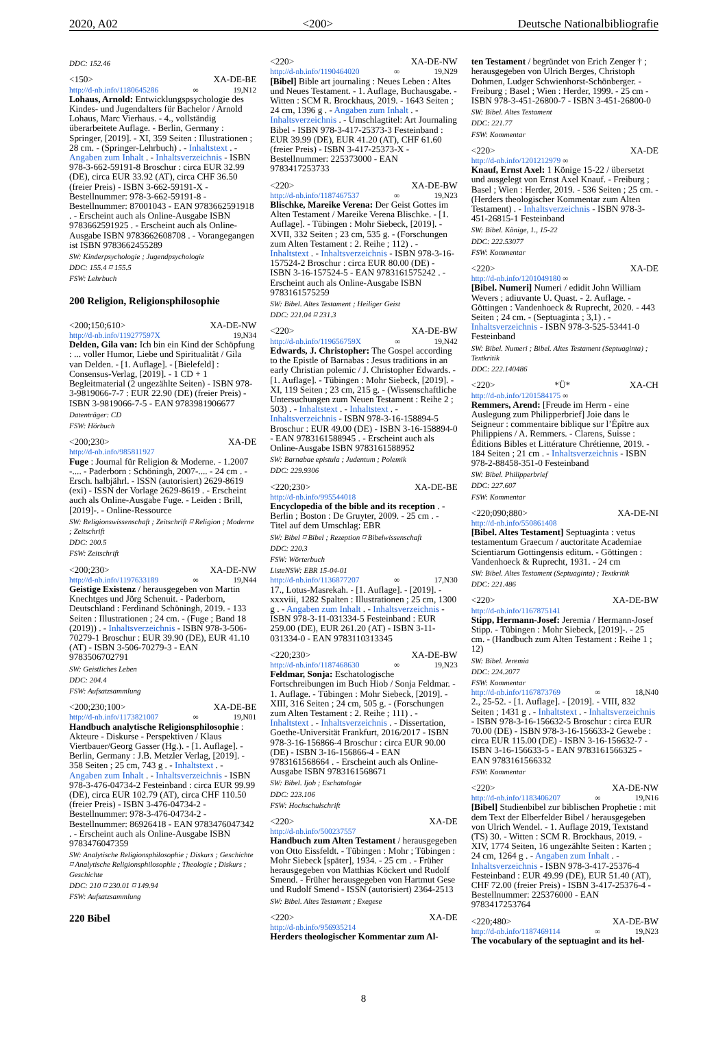2020, A02 <200> Deutsche Nationalbibliografie
DDC: 152.46
<150> XA-DE-BE
http://d-nb.info/1180645286 ∞ 19,N12
Lohaus, Arnold: Entwicklungspsychologie des Kindes- und Jugendalters für Bachelor / Arnold Lohaus, Marc Vierhaus. - 4., vollständig überarbeitete Auflage. - Berlin, Germany : Springer, [2019]. - XI, 359 Seiten : Illustrationen ; 28 cm. - (Springer-Lehrbuch) . - Inhaltstext . - Angaben zum Inhalt . - Inhaltsverzeichnis - ISBN 978-3-662-59191-8 Broschur : circa EUR 32.99 (DE), circa EUR 33.92 (AT), circa CHF 36.50 (freier Preis) - ISBN 3-662-59191-X - Bestellnummer: 978-3-662-59191-8 - Bestellnummer: 87001043 - EAN 9783662591918 . - Erscheint auch als Online-Ausgabe ISBN 9783662591925 . - Erscheint auch als Online-Ausgabe ISBN 9783662608708 . - Vorangegangen ist ISBN 9783662455289
SW: Kinderpsychologie ; Jugendpsychologie
DDC: 155.4 ⌑ 155.5
FSW: Lehrbuch
200 Religion, Religionsphilosophie
<200;150;610> XA-DE-NW
http://d-nb.info/119277597X 19,N34
Delden, Gila van: Ich bin ein Kind der Schöpfung : ... voller Humor, Liebe und Spiritualität / Gila van Delden. - [1. Auflage]. - [Bielefeld] : Consensus-Verlag, [2019]. - 1 CD + 1 Begleitmaterial (2 ungezählte Seiten) - ISBN 978-3-9819066-7-7 : EUR 22.90 (DE) (freier Preis) - ISBN 3-9819066-7-5 - EAN 9783981906677
Datenträger: CD
FSW: Hörbuch
<200;230> XA-DE
http://d-nb.info/985811927
Fuge : Journal für Religion & Moderne. - 1.2007 -.... - Paderborn : Schöningh, 2007-.... - 24 cm . - Ersch. halbjährl. - ISSN (autorisiert) 2629-8619 (exi) - ISSN der Vorlage 2629-8619 . - Erscheint auch als Online-Ausgabe Fuge. - Leiden : Brill, [2019]-. - Online-Ressource
SW: Religionswissenschaft ; Zeitschrift ⌑ Religion ; Moderne ; Zeitschrift
DDC: 200.5
FSW: Zeitschrift
<200;230> XA-DE-NW
http://d-nb.info/1197633189 ∞ 19,N44
Geistige Existenz / herausgegeben von Martin Knechtges und Jörg Schenuit. - Paderborn, Deutschland : Ferdinand Schöningh, 2019. - 133 Seiten : Illustrationen ; 24 cm. - (Fuge ; Band 18 (2019)) . - Inhaltsverzeichnis - ISBN 978-3-506-70279-1 Broschur : EUR 39.90 (DE), EUR 41.10 (AT) - ISBN 3-506-70279-3 - EAN 9783506702791
SW: Geistliches Leben
DDC: 204.4
FSW: Aufsatzsammlung
<200;230;100> XA-DE-BE
http://d-nb.info/1173821007 ∞ 19,N01
Handbuch analytische Religionsphilosophie : Akteure - Diskurse - Perspektiven / Klaus Viertbauer/Georg Gasser (Hg.). - [1. Auflage]. - Berlin, Germany : J.B. Metzler Verlag, [2019]. - 358 Seiten ; 25 cm, 743 g . - Inhaltstext . - Angaben zum Inhalt . - Inhaltsverzeichnis - ISBN 978-3-476-04734-2 Festeinband : circa EUR 99.99 (DE), circa EUR 102.79 (AT), circa CHF 110.50 (freier Preis) - ISBN 3-476-04734-2 - Bestellnummer: 978-3-476-04734-2 - Bestellnummer: 86926418 - EAN 9783476047342 . - Erscheint auch als Online-Ausgabe ISBN 9783476047359
SW: Analytische Religionsphilosophie ; Diskurs ; Geschichte ⌑ Analytische Religionsphilosophie ; Theologie ; Diskurs ; Geschichte
DDC: 210 ⌑ 230.01 ⌑ 149.94
FSW: Aufsatzsammlung
220 Bibel
<220> XA-DE-NW
http://d-nb.info/1190464020 ∞ 19,N29
[Bibel] Bible art journaling : Neues Leben : Altes und Neues Testament. - 1. Auflage, Buchausgabe. - Witten : SCM R. Brockhaus, 2019. - 1643 Seiten ; 24 cm, 1396 g . - Angaben zum Inhalt . - Inhaltsverzeichnis . - Umschlagtitel: Art Journaling Bibel - ISBN 978-3-417-25373-3 Festeinband : EUR 39.99 (DE), EUR 41.20 (AT), CHF 61.60 (freier Preis) - ISBN 3-417-25373-X - Bestellnummer: 225373000 - EAN 9783417253733
<220> XA-DE-BW
http://d-nb.info/1187467537 ∞ 19,N23
Blischke, Mareike Verena: Der Geist Gottes im Alten Testament / Mareike Verena Blischke. - [1. Auflage]. - Tübingen : Mohr Siebeck, [2019]. - XVII, 332 Seiten ; 23 cm, 535 g. - (Forschungen zum Alten Testament : 2. Reihe ; 112) . - Inhaltstext . - Inhaltsverzeichnis - ISBN 978-3-16-157524-2 Broschur : circa EUR 80.00 (DE) - ISBN 3-16-157524-5 - EAN 9783161575242 . - Erscheint auch als Online-Ausgabe ISBN 9783161575259
SW: Bibel. Altes Testament ; Heiliger Geist
DDC: 221.04 ⌑ 231.3
<220> XA-DE-BW
http://d-nb.info/119656759X ∞ 19,N42
Edwards, J. Christopher: The Gospel according to the Epistle of Barnabas : Jesus traditions in an early Christian polemic / J. Christopher Edwards. - [1. Auflage]. - Tübingen : Mohr Siebeck, [2019]. - XI, 119 Seiten ; 23 cm, 215 g. - (Wissenschaftliche Untersuchungen zum Neuen Testament : Reihe 2 ; 503) . - Inhaltstext . - Inhaltstext . - Inhaltsverzeichnis - ISBN 978-3-16-158894-5 Broschur : EUR 49.00 (DE) - ISBN 3-16-158894-0 - EAN 9783161588945 . - Erscheint auch als Online-Ausgabe ISBN 9783161588952
SW: Barnabae epistula ; Judentum ; Polemik
DDC: 229.9306
<220;230> XA-DE-BE
http://d-nb.info/995544018
Encyclopedia of the bible and its reception . - Berlin ; Boston : De Gruyter, 2009. - 25 cm . - Titel auf dem Umschlag: EBR
SW: Bibel ⌑ Bibel ; Rezeption ⌑ Bibelwissenschaft
DDC: 220.3
FSW: Wörterbuch
ListeNSW: EBR 15-04-01
http://d-nb.info/1136877207 ∞ 17,N30
17., Lotus-Masrekah. - [1. Auflage]. - [2019]. - xxxviii, 1282 Spalten : Illustrationen ; 25 cm, 1300 g . - Angaben zum Inhalt . - Inhaltsverzeichnis - ISBN 978-3-11-031334-5 Festeinband : EUR 259.00 (DE), EUR 261.20 (AT) - ISBN 3-11-031334-0 - EAN 9783110313345
<220;230> XA-DE-BW
http://d-nb.info/1187468630 ∞ 19,N23
Feldmar, Sonja: Eschatologische Fortschreibungen im Buch Hiob / Sonja Feldmar. - 1. Auflage. - Tübingen : Mohr Siebeck, [2019]. - XIII, 316 Seiten ; 24 cm, 505 g. - (Forschungen zum Alten Testament : 2. Reihe ; 111) . - Inhaltstext . - Inhaltsverzeichnis . - Dissertation, Goethe-Universität Frankfurt, 2016/2017 - ISBN 978-3-16-156866-4 Broschur : circa EUR 90.00 (DE) - ISBN 3-16-156866-4 - EAN 9783161568664 . - Erscheint auch als Online-Ausgabe ISBN 9783161568671
SW: Bibel. Ijob ; Eschatologie
DDC: 223.106
FSW: Hochschulschrift
<220> XA-DE
http://d-nb.info/500237557
Handbuch zum Alten Testament / herausgegeben von Otto Eissfeldt. - Tübingen : Mohr ; Tübingen : Mohr Siebeck [später], 1934. - 25 cm . - Früher herausgegeben von Matthias Köckert und Rudolf Smend. - Früher herausgegeben von Hartmut Gese und Rudolf Smend - ISSN (autorisiert) 2364-2513
SW: Bibel. Altes Testament ; Exegese
<220> XA-DE
http://d-nb.info/956935214
Herders theologischer Kommentar zum Al-
ten Testament / begründet von Erich Zenger † ; herausgegeben von Ulrich Berges, Christoph Dohmen, Ludger Schwienhorst-Schönberger. - Freiburg ; Basel ; Wien : Herder, 1999. - 25 cm - ISBN 978-3-451-26800-7 - ISBN 3-451-26800-0
SW: Bibel. Altes Testament
DDC: 221.77
FSW: Kommentar
<220> XA-DE
http://d-nb.info/1201212979 ∞
Knauf, Ernst Axel: 1 Könige 15-22 / übersetzt und ausgelegt von Ernst Axel Knauf. - Freiburg ; Basel ; Wien : Herder, 2019. - 536 Seiten ; 25 cm. - (Herders theologischer Kommentar zum Alten Testament) . - Inhaltsverzeichnis - ISBN 978-3-451-26815-1 Festeinband
SW: Bibel. Könige, 1., 15-22
DDC: 222.53077
FSW: Kommentar
<220> XA-DE
http://d-nb.info/1201049180 ∞
[Bibel. Numeri] Numeri / edidit John William Wevers ; adiuvante U. Quast. - 2. Auflage. - Göttingen : Vandenhoeck & Ruprecht, 2020. - 443 Seiten ; 24 cm. - (Septuaginta ; 3,1) . - Inhaltsverzeichnis - ISBN 978-3-525-53441-0 Festeinband
SW: Bibel. Numeri ; Bibel. Altes Testament (Septuaginta) ; Textkritik
DDC: 222.140486
<220> *Ü* XA-CH
http://d-nb.info/1201584175 ∞
Remmers, Arend: [Freude im Herrn - eine Auslegung zum Philipperbrief] Joie dans le Seigneur : commentaire biblique sur l’Épître aux Philippiens / A. Remmers. - Clarens, Suisse : Éditions Bibles et Littérature Chrétienne, 2019. - 184 Seiten ; 21 cm . - Inhaltsverzeichnis - ISBN 978-2-88458-351-0 Festeinband
SW: Bibel. Philipperbrief
DDC: 227.607
FSW: Kommentar
<220;090;880> XA-DE-NI
http://d-nb.info/550861408
[Bibel. Altes Testament] Septuaginta : vetus testamentum Graecum / auctoritate Academiae Scientiarum Gottingensis editum. - Göttingen : Vandenhoeck & Ruprecht, 1931. - 24 cm
SW: Bibel. Altes Testament (Septuaginta) ; Textkritik
DDC: 221.486
<220> XA-DE-BW
http://d-nb.info/1167875141
Stipp, Hermann-Josef: Jeremia / Hermann-Josef Stipp. - Tübingen : Mohr Siebeck, [2019]-. - 25 cm. - (Handbuch zum Alten Testament : Reihe 1 ; 12)
SW: Bibel. Jeremia
DDC: 224.2077
FSW: Kommentar
http://d-nb.info/1167873769 ∞ 18,N40
2., 25-52. - [1. Auflage]. - [2019]. - VIII, 832 Seiten ; 1431 g . - Inhaltstext . - Inhaltsverzeichnis - ISBN 978-3-16-156632-5 Broschur : circa EUR 70.00 (DE) - ISBN 978-3-16-156633-2 Gewebe : circa EUR 115.00 (DE) - ISBN 3-16-156632-7 - ISBN 3-16-156633-5 - EAN 9783161566325 - EAN 9783161566332
FSW: Kommentar
<220> XA-DE-NW
http://d-nb.info/1183406207 ∞ 19,N16
[Bibel] Studienbibel zur biblischen Prophetie : mit dem Text der Elberfelder Bibel / herausgegeben von Ulrich Wendel. - 1. Auflage 2019, Textstand (TS) 30. - Witten : SCM R. Brockhaus, 2019. - XIV, 1774 Seiten, 16 ungezählte Seiten : Karten ; 24 cm, 1264 g . - Angaben zum Inhalt . - Inhaltsverzeichnis - ISBN 978-3-417-25376-4 Festeinband : EUR 49.99 (DE), EUR 51.40 (AT), CHF 72.00 (freier Preis) - ISBN 3-417-25376-4 - Bestellnummer: 225376000 - EAN 9783417253764
<220;480> XA-DE-BW
http://d-nb.info/1187469114 ∞ 19,N23
The vocabulary of the septuagint and its hel-
8